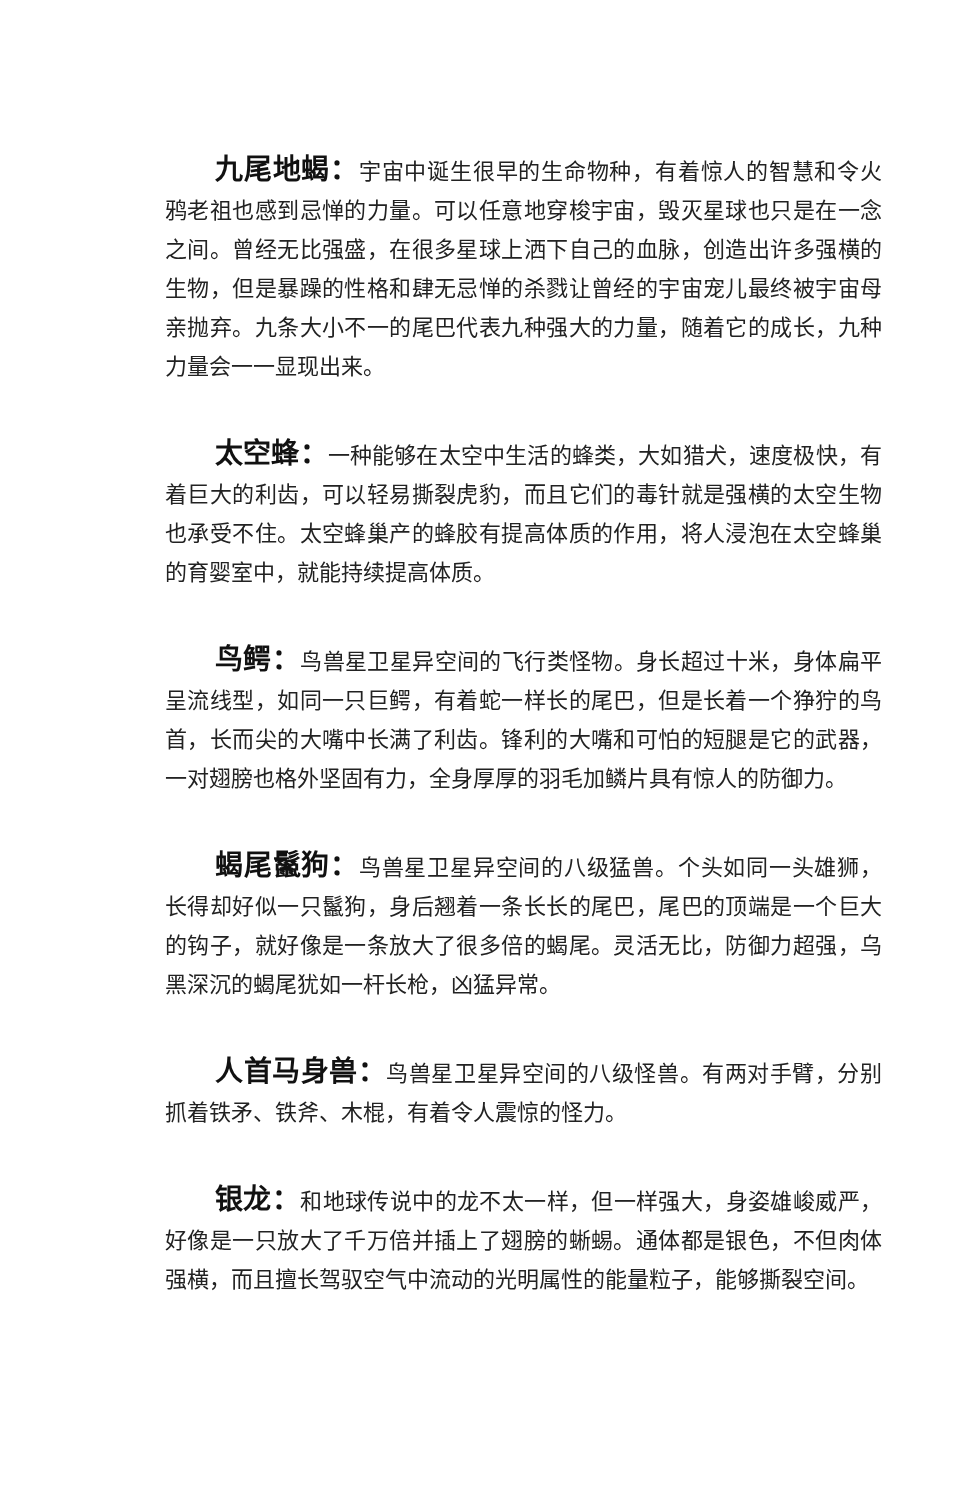九尾地蝎：宇宙中诞生很早的生命物种，有着惊人的智慧和令火鸦老祖也感到忌惮的力量。可以任意地穿梭宇宙，毁灭星球也只是在一念之间。曾经无比强盛，在很多星球上洒下自己的血脉，创造出许多强横的生物，但是暴躁的性格和肆无忌惮的杀戮让曾经的宇宙宠儿最终被宇宙母亲抛弃。九条大小不一的尾巴代表九种强大的力量，随着它的成长，九种力量会一一显现出来。
太空蜂：一种能够在太空中生活的蜂类，大如猎犬，速度极快，有着巨大的利齿，可以轻易撕裂虎豹，而且它们的毒针就是强横的太空生物也承受不住。太空蜂巢产的蜂胶有提高体质的作用，将人浸泡在太空蜂巢的育婴室中，就能持续提高体质。
鸟鳄：鸟兽星卫星异空间的飞行类怪物。身长超过十米，身体扁平呈流线型，如同一只巨鳄，有着蛇一样长的尾巴，但是长着一个狰狞的鸟首，长而尖的大嘴中长满了利齿。锋利的大嘴和可怕的短腿是它的武器，一对翅膀也格外坚固有力，全身厚厚的羽毛加鳞片具有惊人的防御力。
蝎尾鬣狗：鸟兽星卫星异空间的八级猛兽。个头如同一头雄狮，长得却好似一只鬣狗，身后翘着一条长长的尾巴，尾巴的顶端是一个巨大的钩子，就好像是一条放大了很多倍的蝎尾。灵活无比，防御力超强，乌黑深沉的蝎尾犹如一杆长枪，凶猛异常。
人首马身兽：鸟兽星卫星异空间的八级怪兽。有两对手臂，分别抓着铁矛、铁斧、木棍，有着令人震惊的怪力。
银龙：和地球传说中的龙不太一样，但一样强大，身姿雄峻威严，好像是一只放大了千万倍并插上了翅膀的蜥蜴。通体都是银色，不但肉体强横，而且擅长驾驭空气中流动的光明属性的能量粒子，能够撕裂空间。